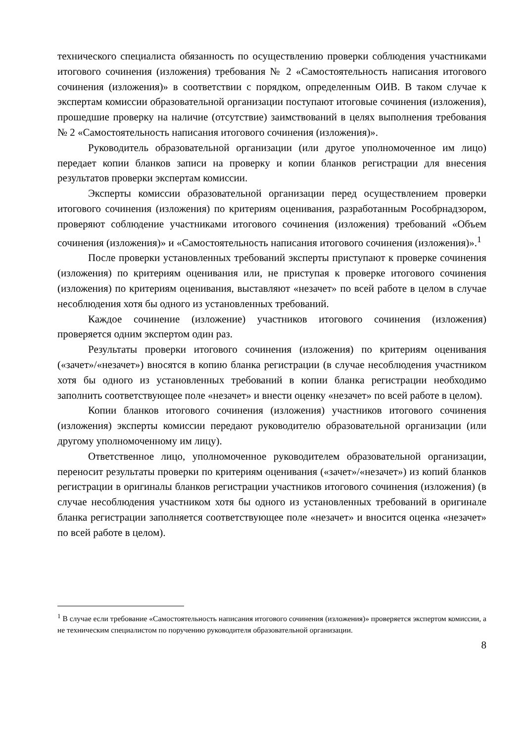технического специалиста обязанность по осуществлению проверки соблюдения участниками итогового сочинения (изложения) требования № 2 «Самостоятельность написания итогового сочинения (изложения)» в соответствии с порядком, определенным ОИВ. В таком случае к экспертам комиссии образовательной организации поступают итоговые сочинения (изложения), прошедшие проверку на наличие (отсутствие) заимствований в целях выполнения требования № 2 «Самостоятельность написания итогового сочинения (изложения)».
Руководитель образовательной организации (или другое уполномоченное им лицо) передает копии бланков записи на проверку и копии бланков регистрации для внесения результатов проверки экспертам комиссии.
Эксперты комиссии образовательной организации перед осуществлением проверки итогового сочинения (изложения) по критериям оценивания, разработанным Рособрнадзором, проверяют соблюдение участниками итогового сочинения (изложения) требований «Объем сочинения (изложения)» и «Самостоятельность написания итогового сочинения (изложения)».<sup>1</sup>
После проверки установленных требований эксперты приступают к проверке сочинения (изложения) по критериям оценивания или, не приступая к проверке итогового сочинения (изложения) по критериям оценивания, выставляют «незачет» по всей работе в целом в случае несоблюдения хотя бы одного из установленных требований.
Каждое сочинение (изложение) участников итогового сочинения (изложения) проверяется одним экспертом один раз.
Результаты проверки итогового сочинения (изложения) по критериям оценивания («зачет»/«незачет») вносятся в копию бланка регистрации (в случае несоблюдения участником хотя бы одного из установленных требований в копии бланка регистрации необходимо заполнить соответствующее поле «незачет» и внести оценку «незачет» по всей работе в целом).
Копии бланков итогового сочинения (изложения) участников итогового сочинения (изложения) эксперты комиссии передают руководителю образовательной организации (или другому уполномоченному им лицу).
Ответственное лицо, уполномоченное руководителем образовательной организации, переносит результаты проверки по критериям оценивания («зачет»/«незачет») из копий бланков регистрации в оригиналы бланков регистрации участников итогового сочинения (изложения) (в случае несоблюдения участником хотя бы одного из установленных требований в оригинале бланка регистрации заполняется соответствующее поле «незачет» и вносится оценка «незачет» по всей работе в целом).
<sup>1</sup> В случае если требование «Самостоятельность написания итогового сочинения (изложения)» проверяется экспертом комиссии, а не техническим специалистом по поручению руководителя образовательной организации.
8